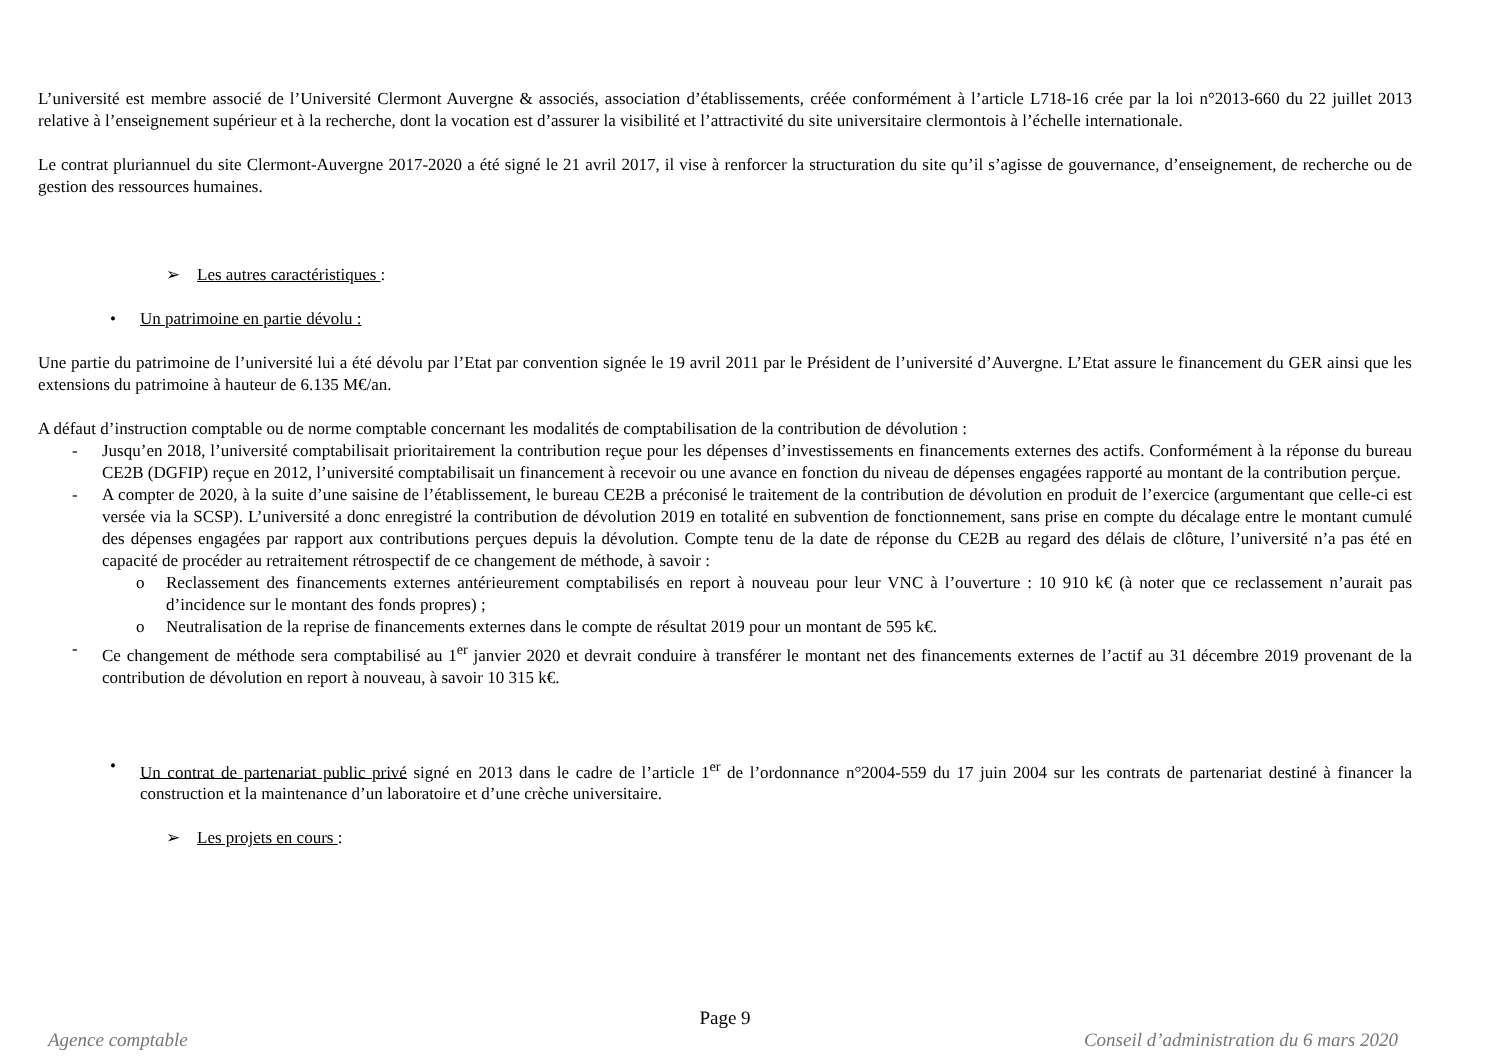L’université est membre associé de l’Université Clermont Auvergne & associés, association d’établissements, créée conformément à l’article L718-16 crée par la loi n°2013-660 du 22 juillet 2013 relative à l’enseignement supérieur et à la recherche, dont la vocation est d’assurer la visibilité et l’attractivité du site universitaire clermontois à l’échelle internationale.
Le contrat pluriannuel du site Clermont-Auvergne 2017-2020 a été signé le 21 avril 2017, il vise à renforcer la structuration du site qu’il s’agisse de gouvernance, d’enseignement, de recherche ou de gestion des ressources humaines.
➢ Les autres caractéristiques :
• Un patrimoine en partie dévolu :
Une partie du patrimoine de l’université lui a été dévolu par l’Etat par convention signée le 19 avril 2011 par le Président de l’université d’Auvergne. L’Etat assure le financement du GER ainsi que les extensions du patrimoine à hauteur de 6.135 M€/an.
A défaut d’instruction comptable ou de norme comptable concernant les modalités de comptabilisation de la contribution de dévolution :
- Jusqu’en 2018, l’université comptabilisait prioritairement la contribution reçue pour les dépenses d’investissements en financements externes des actifs. Conformément à la réponse du bureau CE2B (DGFIP) reçue en 2012, l’université comptabilisait un financement à recevoir ou une avance en fonction du niveau de dépenses engagées rapporté au montant de la contribution perçue.
- A compter de 2020, à la suite d’une saisine de l’établissement, le bureau CE2B a préconisé le traitement de la contribution de dévolution en produit de l’exercice (argumentant que celle-ci est versée via la SCSP). L’université a donc enregistré la contribution de dévolution 2019 en totalité en subvention de fonctionnement, sans prise en compte du décalage entre le montant cumulé des dépenses engagées par rapport aux contributions perçues depuis la dévolution. Compte tenu de la date de réponse du CE2B au regard des délais de clôture, l’université n’a pas été en capacité de procéder au retraitement rétrospectif de ce changement de méthode, à savoir :
o Reclassement des financements externes antérieurement comptabilisés en report à nouveau pour leur VNC à l’ouverture : 10 910 k€ (à noter que ce reclassement n’aurait pas d’incidence sur le montant des fonds propres) ;
o Neutralisation de la reprise de financements externes dans le compte de résultat 2019 pour un montant de 595 k€.
- Ce changement de méthode sera comptabilisé au 1<sup>er</sup> janvier 2020 et devrait conduire à transférer le montant net des financements externes de l’actif au 31 décembre 2019 provenant de la contribution de dévolution en report à nouveau, à savoir 10 315 k€.
• Un contrat de partenariat public privé signé en 2013 dans le cadre de l’article 1<sup>er</sup> de l’ordonnance n°2004-559 du 17 juin 2004 sur les contrats de partenariat destiné à financer la construction et la maintenance d’un laboratoire et d’une crèche universitaire.
➢ Les projets en cours :
Page 9
Agence comptable Conseil d’administration du 6 mars 2020